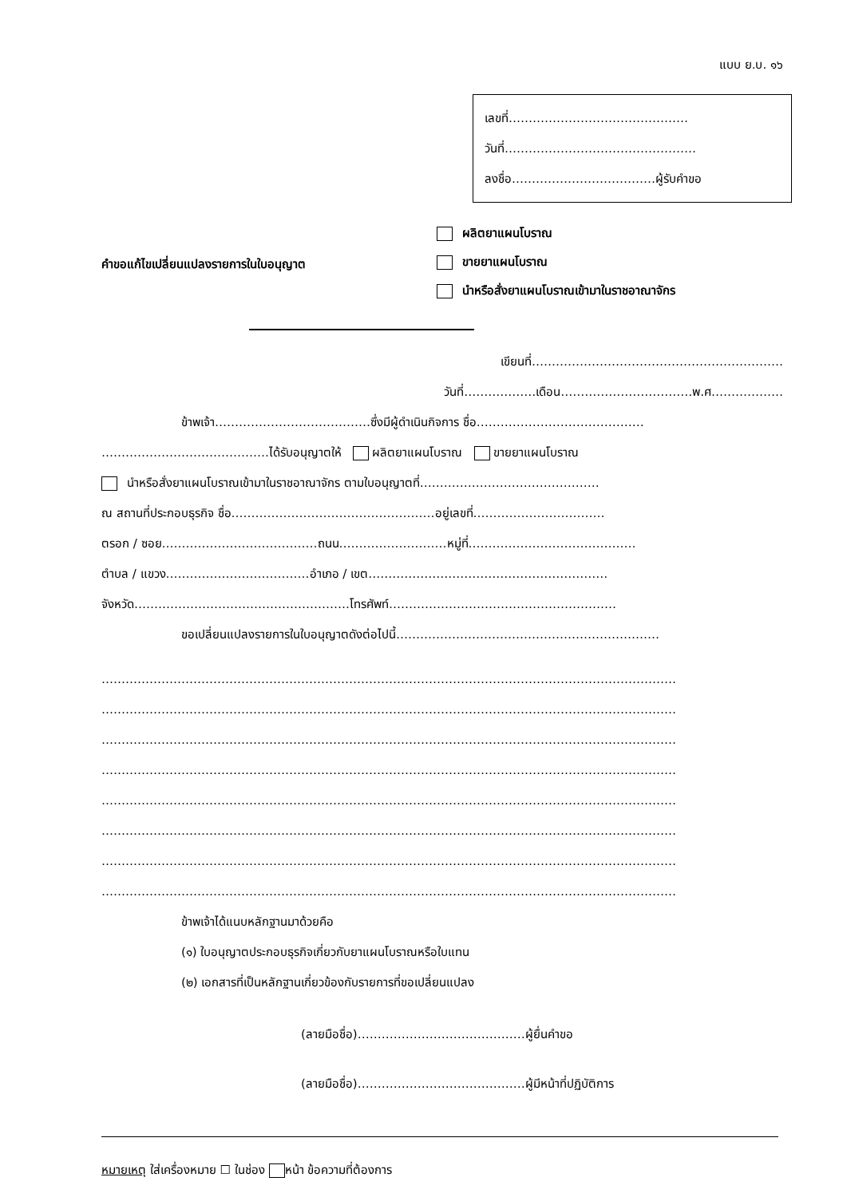แบบ ย.บ. ๑๖
เลขที่………………………………………
วันที่…………………………………………
ลงชื่อ………………………………ผู้รับคำขอ
คำขอแก้ไขเปลี่ยนแปลงรายการในใบอนุญาต
ผลิตยาแผนโบราณ
ขายยาแผนโบราณ
นำหรือสั่งยาแผนโบราณเข้ามาในราชอาณาจักร
เขียนที่………………………………………………………
วันที่………………เดือน……………………………พ.ศ………………
ข้าพเจ้า…………………………………ซึ่งมีผู้ดำเนินกิจการ ชื่อ……………………………………
……………………………………ได้รับอนุญาตให้ ผลิตยาแผนโบราณ ขายยาแผนโบราณ
นำหรือสั่งยาแผนโบราณเข้ามาในราชอาณาจักร ตามใบอนุญาตที่………………………………………
ณ สถานที่ประกอบธุรกิจ ชื่อ……………………………………………อยู่เลขที่……………………………
ตรอก / ซอย…………………………………ถนน………………………หมู่ที่……………………………………
ตำบล / แขวง………………………………อำเภอ / เขต……………………………………………………
จังหวัด………………………………………………โทรศัพท์…………………………………………………
ขอเปลี่ยนแปลงรายการในใบอนุญาตดังต่อไปนี้…………………………………………………………
………………………………………………………………………………………………………………………………
………………………………………………………………………………………………………………………………
………………………………………………………………………………………………………………………………
………………………………………………………………………………………………………………………………
………………………………………………………………………………………………………………………………
………………………………………………………………………………………………………………………………
………………………………………………………………………………………………………………………………
………………………………………………………………………………………………………………………………
ข้าพเจ้าได้แนบหลักฐานมาด้วยคือ
(๑) ใบอนุญาตประกอบธุรกิจเกี่ยวกับยาแผนโบราณหรือใบแทน
(๒) เอกสารที่เป็นหลักฐานเกี่ยวข้องกับรายการที่ขอเปลี่ยนแปลง
(ลายมือชื่อ)……………………………………ผู้ยื่นคำขอ
(ลายมือชื่อ)……………………………………ผู้มีหน้าที่ปฏิบัติการ
หมายเหตุ ใส่เครื่องหมาย ☐ ในช่อง หน้า ข้อความที่ต้องการ